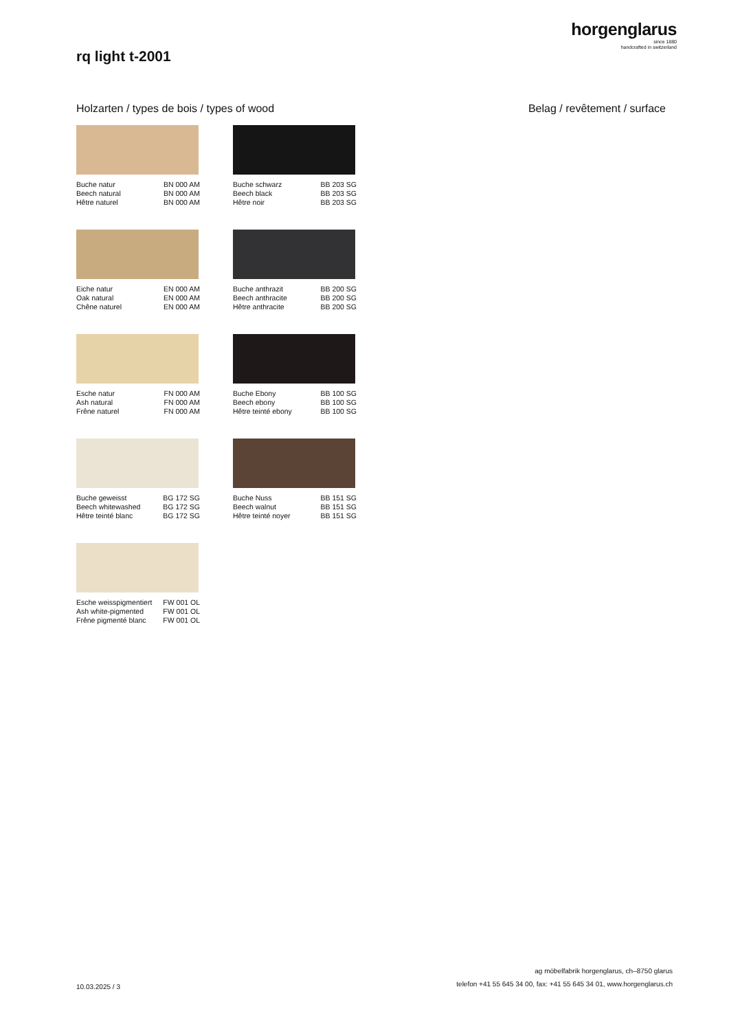horgenglarus
since 1880
handcrafted in switzerland
rq light t-2001
Holzarten / types de bois / types of wood
Belag / revêtement / surface
Buche natur
Beech natural
Hêtre naturel BN 000 AM
BN 000 AM
BN 000 AM
Buche schwarz
Beech black
Hêtre noir BB 203 SG
BB 203 SG
BB 203 SG
Eiche natur
Oak natural
Chêne naturel EN 000 AM
EN 000 AM
EN 000 AM
Buche anthrazit
Beech anthracite
Hêtre anthracite BB 200 SG
BB 200 SG
BB 200 SG
Esche natur
Ash natural
Frêne naturel FN 000 AM
FN 000 AM
FN 000 AM
Buche Ebony
Beech ebony
Hêtre teinté ebony BB 100 SG
BB 100 SG
BB 100 SG
Buche geweisst
Beech whitewashed
Hêtre teinté blanc BG 172 SG
BG 172 SG
BG 172 SG
Buche Nuss
Beech walnut
Hêtre teinté noyer BB 151 SG
BB 151 SG
BB 151 SG
Esche weisspigmentiert
Ash white-pigmented
Frêne pigmenté blanc FW 001 OL
FW 001 OL
FW 001 OL
10.03.2025 / 3
ag möbelfabrik horgenglarus, ch–8750 glarus
telefon +41 55 645 34 00, fax: +41 55 645 34 01, www.horgenglarus.ch